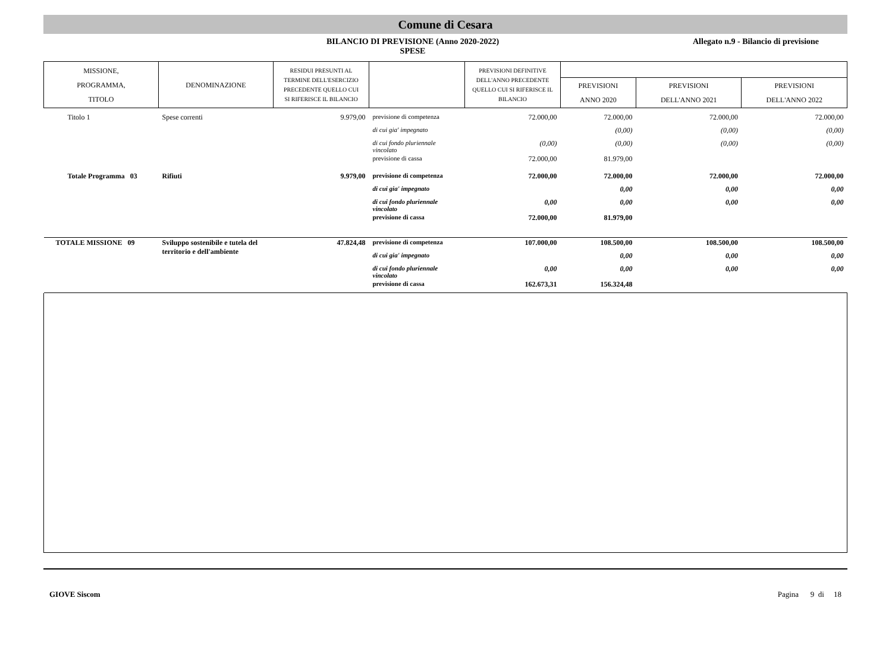Comune di Cesara
BILANCIO DI PREVISIONE (Anno 2020-2022)
SPESE
Allegato n.9 - Bilancio di previsione
| MISSIONE, PROGRAMMA, TITOLO | DENOMINAZIONE | RESIDUI PRESUNTI AL TERMINE DELL'ESERCIZIO PRECEDENTE QUELLO CUI SI RIFERISCE IL BILANCIO | | PREVISIONI DEFINITIVE DELL'ANNO PRECEDENTE QUELLO CUI SI RIFERISCE IL BILANCIO | | | |
| --- | --- | --- | --- | --- | --- | --- | --- |
| | | | | | PREVISIONI ANNO 2020 | PREVISIONI DELL'ANNO 2021 | PREVISIONI DELL'ANNO 2022 |
| Titolo 1 | Spese correnti | 9.979,00 | previsione di competenza | 72.000,00 | 72.000,00 | 72.000,00 | 72.000,00 |
| | | | di cui gia' impegnato | | (0,00) | (0,00) | (0,00) |
| | | | di cui fondo pluriennale vincolato | (0,00) | (0,00) | (0,00) | (0,00) |
| | | | previsione di cassa | 72.000,00 | 81.979,00 | | |
| Totale Programma 03 | Rifiuti | 9.979,00 | previsione di competenza | 72.000,00 | 72.000,00 | 72.000,00 | 72.000,00 |
| | | | di cui gia' impegnato | | 0,00 | 0,00 | 0,00 |
| | | | di cui fondo pluriennale vincolato | 0,00 | 0,00 | 0,00 | 0,00 |
| | | | previsione di cassa | 72.000,00 | 81.979,00 | | |
| TOTALE MISSIONE 09 | Sviluppo sostenibile e tutela del territorio e dell'ambiente | 47.824,48 | previsione di competenza | 107.000,00 | 108.500,00 | 108.500,00 | 108.500,00 |
| | | | di cui gia' impegnato | | 0,00 | 0,00 | 0,00 |
| | | | di cui fondo pluriennale vincolato | 0,00 | 0,00 | 0,00 | 0,00 |
| | | | previsione di cassa | 162.673,31 | 156.324,48 | | |
GIOVE Siscom Pagina 9 di 18